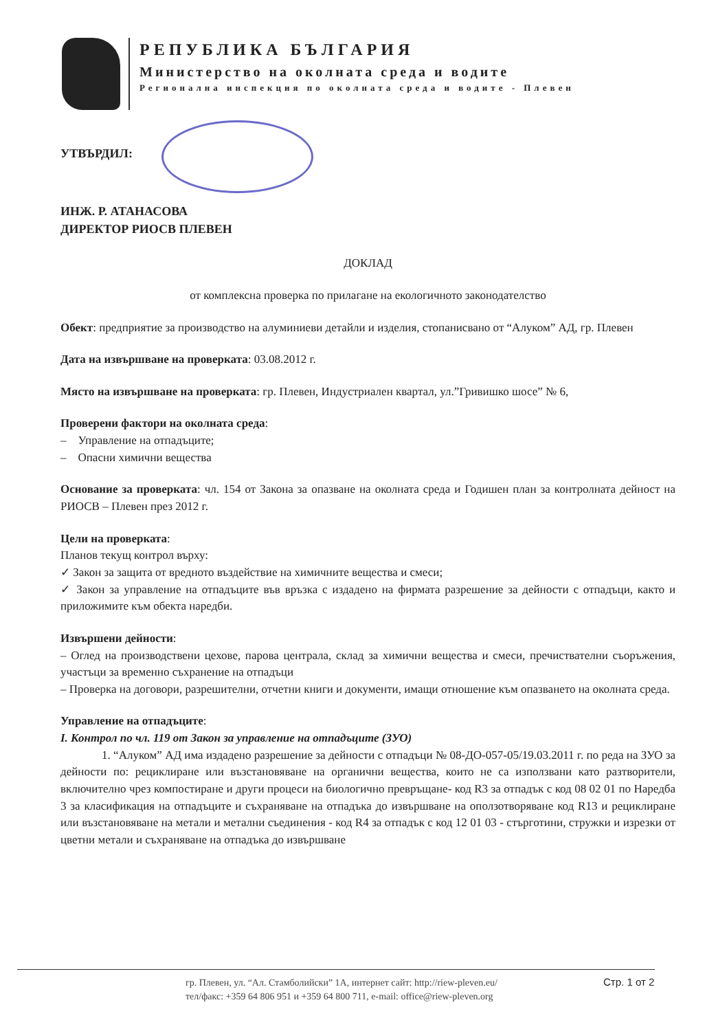РЕПУБЛИКА БЪЛГАРИЯ
Министерство на околната среда и водите
Регионална инспекция по околната среда и водите - Плевен
УТВЪРДИЛ:
ИНЖ. Р. АТАНАСОВА
ДИРЕКТОР РИОСВ ПЛЕВЕН
ДОКЛАД
от комплексна проверка по прилагане на екологичното законодателство
Обект: предприятие за производство на алуминиеви детайли и изделия, стопанисвано от “Алуком” АД, гр. Плевен
Дата на извършване на проверката: 03.08.2012 г.
Място на извършване на проверката: гр. Плевен, Индустриален квартал, ул.”Гривишко шосе” № 6,
Проверени фактори на околната среда:
– Управление на отпадъците;
– Опасни химични вещества
Основание за проверката: чл. 154 от Закона за опазване на околната среда и Годишен план за контролната дейност на РИОСВ – Плевен през 2012 г.
Цели на проверката:
Планов текущ контрол върху:
✓ Закон за защита от вредното въздействие на химичните вещества и смеси;
✓ Закон за управление на отпадъците във връзка с издадено на фирмата разрешение за дейности с отпадъци, както и приложимите към обекта наредби.
Извършени дейности:
– Оглед на производствени цехове, парова централа, склад за химични вещества и смеси, пречиствателни съоръжения, участъци за временно съхранение на отпадъци
– Проверка на договори, разрешителни, отчетни книги и документи, имащи отношение към опазването на околната среда.
Управление на отпадъците:
I. Контрол по чл. 119 от Закон за управление на отпадъците (ЗУО)
1. “Алуком” АД има издадено разрешение за дейности с отпадъци № 08-ДО-057-05/19.03.2011 г. по реда на ЗУО за дейности по: рециклиране или възстановяване на органични вещества, които не са използвани като разтворители, включително чрез компостиране и други процеси на биологично превръщане- код R3 за отпадък с код 08 02 01 по Наредба 3 за класификация на отпадъците и съхраняване на отпадъка до извършване на оползотворяване код R13 и рециклиране или възстановяване на метали и метални съединения - код R4 за отпадък с код 12 01 03 - стърготини, стружки и изрезки от цветни метали и съхраняване на отпадъка до извършване
гр. Плевен, ул. “Ал. Стамболийски” 1А, интернет сайт: http://riew-pleven.eu/
тел/факс: +359 64 806 951 и +359 64 800 711, e-mail: office@riew-pleven.org
Стр. 1 от 2